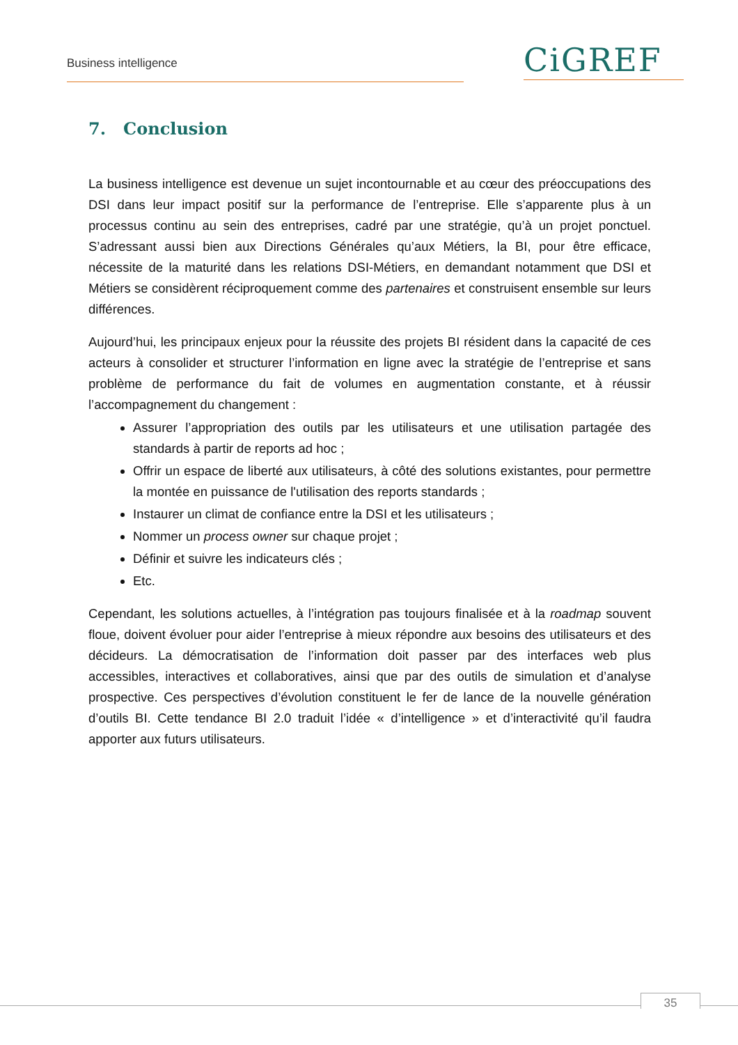Business intelligence CiGREF
7. Conclusion
La business intelligence est devenue un sujet incontournable et au cœur des préoccupations des DSI dans leur impact positif sur la performance de l’entreprise. Elle s’apparente plus à un processus continu au sein des entreprises, cadré par une stratégie, qu’à un projet ponctuel. S’adressant aussi bien aux Directions Générales qu’aux Métiers, la BI, pour être efficace, nécessite de la maturité dans les relations DSI-Métiers, en demandant notamment que DSI et Métiers se considèrent réciproquement comme des partenaires et construisent ensemble sur leurs différences.
Aujourd’hui, les principaux enjeux pour la réussite des projets BI résident dans la capacité de ces acteurs à consolider et structurer l’information en ligne avec la stratégie de l’entreprise et sans problème de performance du fait de volumes en augmentation constante, et à réussir l’accompagnement du changement :
Assurer l’appropriation des outils par les utilisateurs et une utilisation partagée des standards à partir de reports ad hoc ;
Offrir un espace de liberté aux utilisateurs, à côté des solutions existantes, pour permettre la montée en puissance de l'utilisation des reports standards ;
Instaurer un climat de confiance entre la DSI et les utilisateurs ;
Nommer un process owner sur chaque projet ;
Définir et suivre les indicateurs clés ;
Etc.
Cependant, les solutions actuelles, à l’intégration pas toujours finalisée et à la roadmap souvent floue, doivent évoluer pour aider l’entreprise à mieux répondre aux besoins des utilisateurs et des décideurs. La démocratisation de l’information doit passer par des interfaces web plus accessibles, interactives et collaboratives, ainsi que par des outils de simulation et d’analyse prospective. Ces perspectives d’évolution constituent le fer de lance de la nouvelle génération d’outils BI. Cette tendance BI 2.0 traduit l’idée « d’intelligence » et d’interactivité qu’il faudra apporter aux futurs utilisateurs.
35